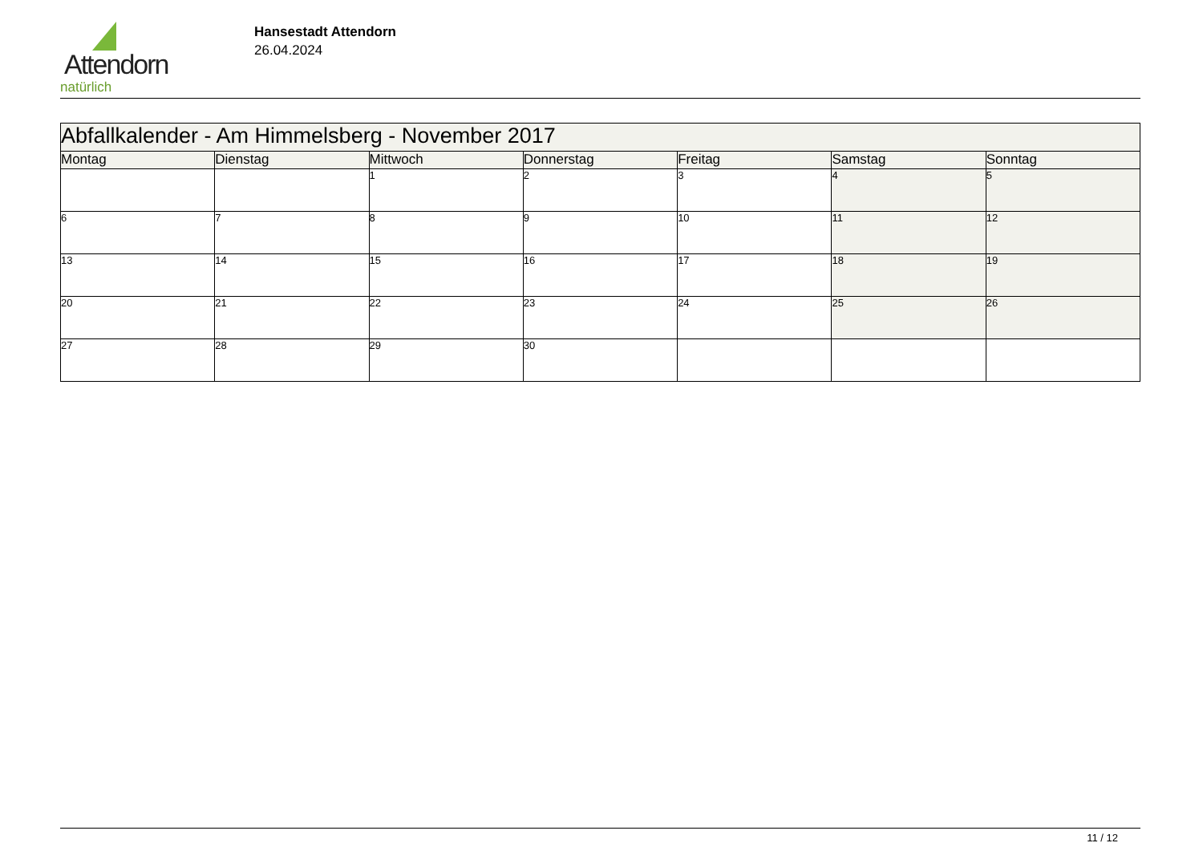Attendorn
natürlich
Hansestadt Attendorn
26.04.2024
| Abfallkalender - Am Himmelsberg - November 2017 | | | | | | |
| Montag | Dienstag | Mittwoch | Donnerstag | Freitag | Samstag | Sonntag |
| | | 1 | 2 | 3 | 4 | 5 |
| 6 | 7 | 8 | 9 | 10 | 11 | 12 |
| 13 | 14 | 15 | 16 | 17 | 18 | 19 |
| 20 | 21 | 22 | 23 | 24 | 25 | 26 |
| 27 | 28 | 29 | 30 | | | |
11 / 12